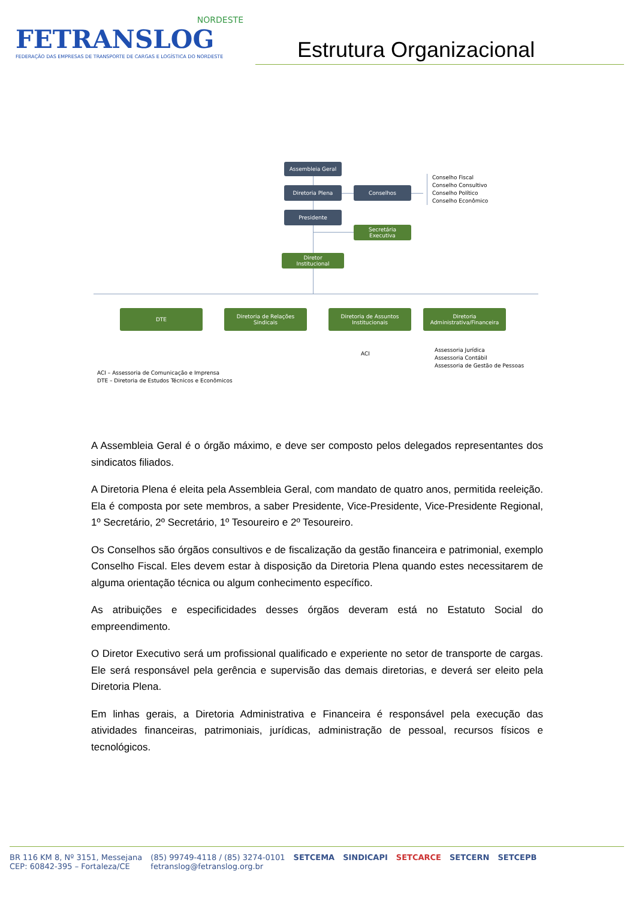NORDESTE
FETRANSLOG
FEDERAÇÃO DAS EMPRESAS DE TRANSPORTE DE CARGAS E LOGÍSTICA DO NORDESTE
Estrutura Organizacional
Assembleia Geral
Diretoria Plena Conselhos
Conselho Fiscal
Conselho Consultivo
Conselho Político
Conselho Econômico
Presidente
Secretária
Executiva
Diretor
Institucional
DTE
Diretoria de Relações
Sindicais
Diretoria de Assuntos
Institucionais
Diretoria
Administrativa/Financeira
ACI
Assessoria Jurídica
Assessoria Contábil
Assessoria de Gestão de Pessoas
ACI – Assessoria de Comunicação e Imprensa
DTE – Diretoria de Estudos Técnicos e Econômicos
A Assembleia Geral é o órgão máximo, e deve ser composto pelos delegados representantes dos sindicatos filiados.
A Diretoria Plena é eleita pela Assembleia Geral, com mandato de quatro anos, permitida reeleição. Ela é composta por sete membros, a saber Presidente, Vice-Presidente, Vice-Presidente Regional, 1º Secretário, 2º Secretário, 1º Tesoureiro e 2º Tesoureiro.
Os Conselhos são órgãos consultivos e de fiscalização da gestão financeira e patrimonial, exemplo Conselho Fiscal. Eles devem estar à disposição da Diretoria Plena quando estes necessitarem de alguma orientação técnica ou algum conhecimento específico.
As atribuições e especificidades desses órgãos deveram está no Estatuto Social do empreendimento.
O Diretor Executivo será um profissional qualificado e experiente no setor de transporte de cargas. Ele será responsável pela gerência e supervisão das demais diretorias, e deverá ser eleito pela Diretoria Plena.
Em linhas gerais, a Diretoria Administrativa e Financeira é responsável pela execução das atividades financeiras, patrimoniais, jurídicas, administração de pessoal, recursos físicos e tecnológicos.
BR 116 KM 8, Nº 3151, Messejana
CEP: 60842-395 – Fortaleza/CE
(85) 99749-4118 / (85) 3274-0101
fetranslog@fetranslog.org.br
SETCEMA SINDICAPI SETCARCE SETCERN SETCEPB